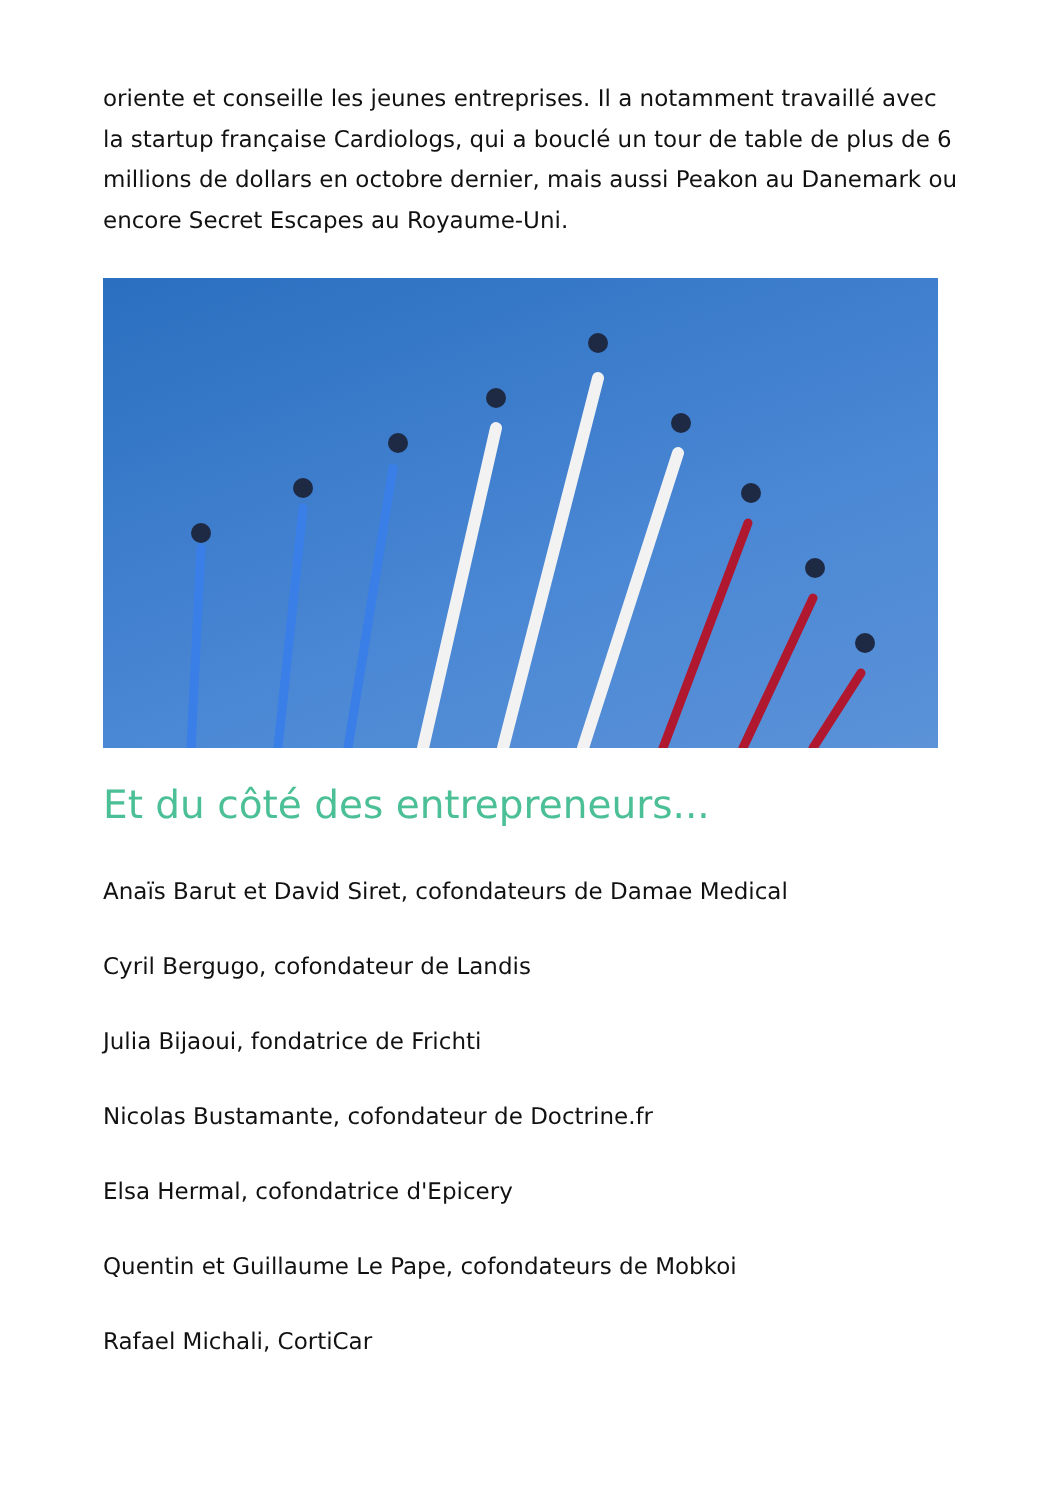oriente et conseille les jeunes entreprises. Il a notamment travaillé avec la startup française Cardiologs, qui a bouclé un tour de table de plus de 6 millions de dollars en octobre dernier, mais aussi Peakon au Danemark ou encore Secret Escapes au Royaume-Uni.
Et du côté des entrepreneurs...
Anaïs Barut et David Siret, cofondateurs de Damae Medical
Cyril Bergugo, cofondateur de Landis
Julia Bijaoui, fondatrice de Frichti
Nicolas Bustamante, cofondateur de Doctrine.fr
Elsa Hermal, cofondatrice d'Epicery
Quentin et Guillaume Le Pape, cofondateurs de Mobkoi
Rafael Michali, CortiCar